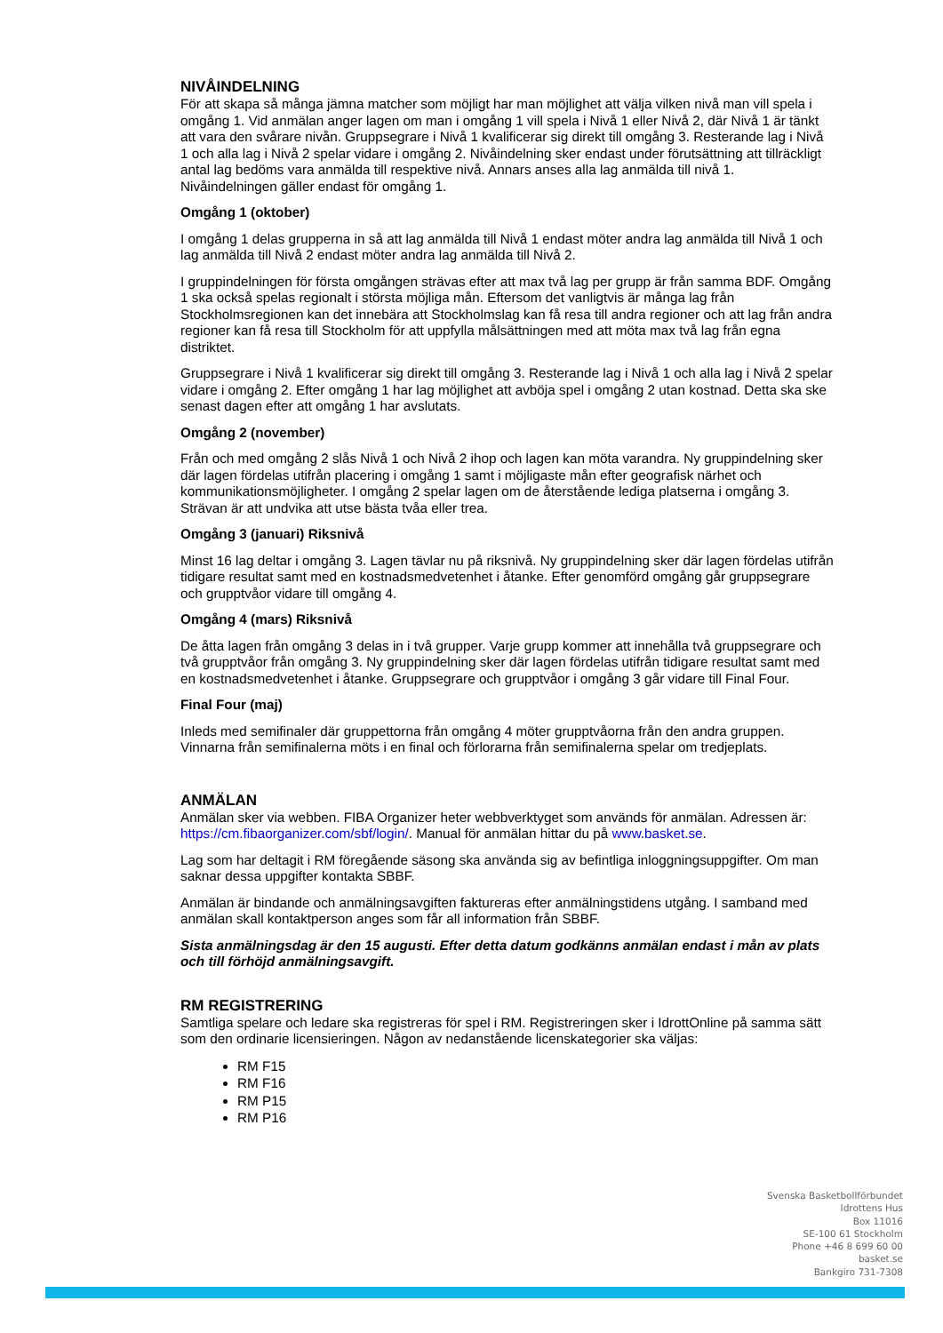NIVÅINDELNING
För att skapa så många jämna matcher som möjligt har man möjlighet att välja vilken nivå man vill spela i omgång 1. Vid anmälan anger lagen om man i omgång 1 vill spela i Nivå 1 eller Nivå 2, där Nivå 1 är tänkt att vara den svårare nivån. Gruppsegrare i Nivå 1 kvalificerar sig direkt till omgång 3. Resterande lag i Nivå 1 och alla lag i Nivå 2 spelar vidare i omgång 2. Nivåindelning sker endast under förutsättning att tillräckligt antal lag bedöms vara anmälda till respektive nivå. Annars anses alla lag anmälda till nivå 1. Nivåindelningen gäller endast för omgång 1.
Omgång 1 (oktober)
I omgång 1 delas grupperna in så att lag anmälda till Nivå 1 endast möter andra lag anmälda till Nivå 1 och lag anmälda till Nivå 2 endast möter andra lag anmälda till Nivå 2.
I gruppindelningen för första omgången strävas efter att max två lag per grupp är från samma BDF. Omgång 1 ska också spelas regionalt i största möjliga mån. Eftersom det vanligtvis är många lag från Stockholmsregionen kan det innebära att Stockholmslag kan få resa till andra regioner och att lag från andra regioner kan få resa till Stockholm för att uppfylla målsättningen med att möta max två lag från egna distriktet.
Gruppsegrare i Nivå 1 kvalificerar sig direkt till omgång 3. Resterande lag i Nivå 1 och alla lag i Nivå 2 spelar vidare i omgång 2. Efter omgång 1 har lag möjlighet att avböja spel i omgång 2 utan kostnad. Detta ska ske senast dagen efter att omgång 1 har avslutats.
Omgång 2 (november)
Från och med omgång 2 slås Nivå 1 och Nivå 2 ihop och lagen kan möta varandra. Ny gruppindelning sker där lagen fördelas utifrån placering i omgång 1 samt i möjligaste mån efter geografisk närhet och kommunikationsmöjligheter. I omgång 2 spelar lagen om de återstående lediga platserna i omgång 3. Strävan är att undvika att utse bästa tvåa eller trea.
Omgång 3 (januari) Riksnivå
Minst 16 lag deltar i omgång 3. Lagen tävlar nu på riksnivå. Ny gruppindelning sker där lagen fördelas utifrån tidigare resultat samt med en kostnadsmedvetenhet i åtanke. Efter genomförd omgång går gruppsegrare och grupptvåor vidare till omgång 4.
Omgång 4 (mars) Riksnivå
De åtta lagen från omgång 3 delas in i två grupper. Varje grupp kommer att innehålla två gruppsegrare och två grupptvåor från omgång 3. Ny gruppindelning sker där lagen fördelas utifrån tidigare resultat samt med en kostnadsmedvetenhet i åtanke. Gruppsegrare och grupptvåor i omgång 3 går vidare till Final Four.
Final Four (maj)
Inleds med semifinaler där gruppettorna från omgång 4 möter grupptvåorna från den andra gruppen. Vinnarna från semifinalerna möts i en final och förlorarna från semifinalerna spelar om tredjeplats.
ANMÄLAN
Anmälan sker via webben. FIBA Organizer heter webbverktyget som används för anmälan. Adressen är: https://cm.fibaorganizer.com/sbf/login/. Manual för anmälan hittar du på www.basket.se.
Lag som har deltagit i RM föregående säsong ska använda sig av befintliga inloggningsuppgifter. Om man saknar dessa uppgifter kontakta SBBF.
Anmälan är bindande och anmälningsavgiften faktureras efter anmälningstidens utgång. I samband med anmälan skall kontaktperson anges som får all information från SBBF.
Sista anmälningsdag är den 15 augusti. Efter detta datum godkänns anmälan endast i mån av plats och till förhöjd anmälningsavgift.
RM REGISTRERING
Samtliga spelare och ledare ska registreras för spel i RM. Registreringen sker i IdrottOnline på samma sätt som den ordinarie licensieringen. Någon av nedanstående licenskategorier ska väljas:
RM F15
RM F16
RM P15
RM P16
Svenska Basketbollförbundet
Idrottens Hus
Box 11016
SE-100 61 Stockholm
Phone +46 8 699 60 00
basket.se
Bankgiro 731-7308